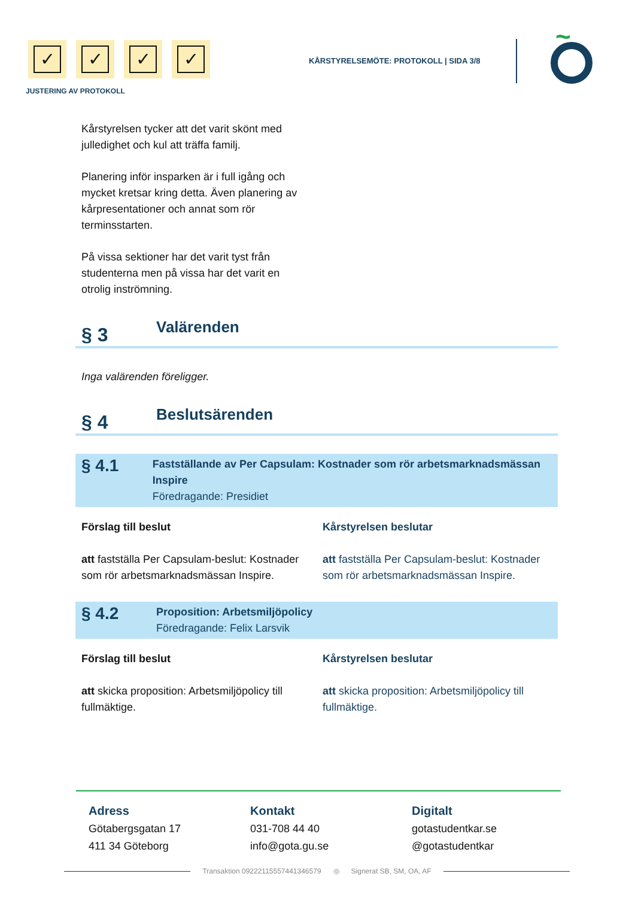✓ ✓ ✓ ✓
JUSTERING AV PROTOKOLL
KÅRSTYRELSEMÖTE: PROTOKOLL | SIDA 3/8
~
Kårstyrelsen tycker att det varit skönt med julledighet och kul att träffa familj.
Planering inför insparken är i full igång och mycket kretsar kring detta. Även planering av kårpresentationer och annat som rör terminsstarten.
På vissa sektioner har det varit tyst från studenterna men på vissa har det varit en otrolig inströmning.
§ 3
Valärenden
Inga valärenden föreligger.
§ 4
Beslutsärenden
§ 4.1
Fastställande av Per Capsulam: Kostnader som rör arbetsmarknadsmässan Inspire
Föredragande: Presidiet
Förslag till beslut
att fastställa Per Capsulam-beslut: Kostnader som rör arbetsmarknadsmässan Inspire.
Kårstyrelsen beslutar
att fastställa Per Capsulam-beslut: Kostnader som rör arbetsmarknadsmässan Inspire.
§ 4.2
Proposition: Arbetsmiljöpolicy
Föredragande: Felix Larsvik
Förslag till beslut
att skicka proposition: Arbetsmiljöpolicy till fullmäktige.
Kårstyrelsen beslutar
att skicka proposition: Arbetsmiljöpolicy till fullmäktige.
Adress
Götabergsgatan 17
411 34 Göteborg
Kontakt
031-708 44 40
info@gota.gu.se
Digitalt
gotastudentkar.se
@gotastudentkar
Transaktion 09222115557441346579 ◎ Signerat SB, SM, OA, AF